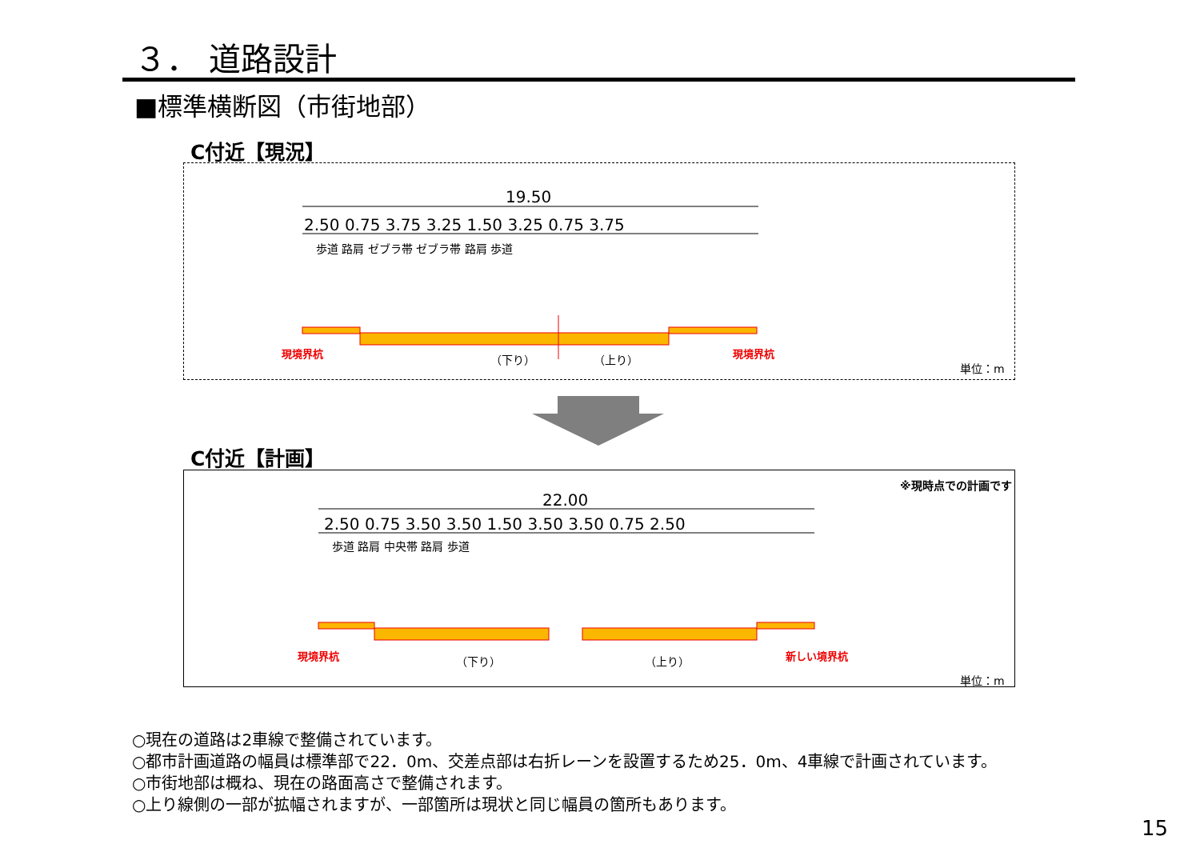３． 道路設計
■標準横断図（市街地部）
C付近【現況】
19.50
2.50 0.75 3.75 3.25 1.50 3.25 0.75 3.75
歩道 路肩 ゼブラ帯 ゼブラ帯 路肩 歩道
現境界杭 （下り） （上り） 現境界杭
単位：m
C付近【計画】
※現時点での計画です
22.00
2.50 0.75 3.50 3.50 1.50 3.50 3.50 0.75 2.50
歩道 路肩 中央帯 路肩 歩道
現境界杭 （下り） （上り） 新しい境界杭
単位：m
○現在の道路は2車線で整備されています。
○都市計画道路の幅員は標準部で22．0m、交差点部は右折レーンを設置するため25．0m、4車線で計画されています。
○市街地部は概ね、現在の路面高さで整備されます。
○上り線側の一部が拡幅されますが、一部箇所は現状と同じ幅員の箇所もあります。
15